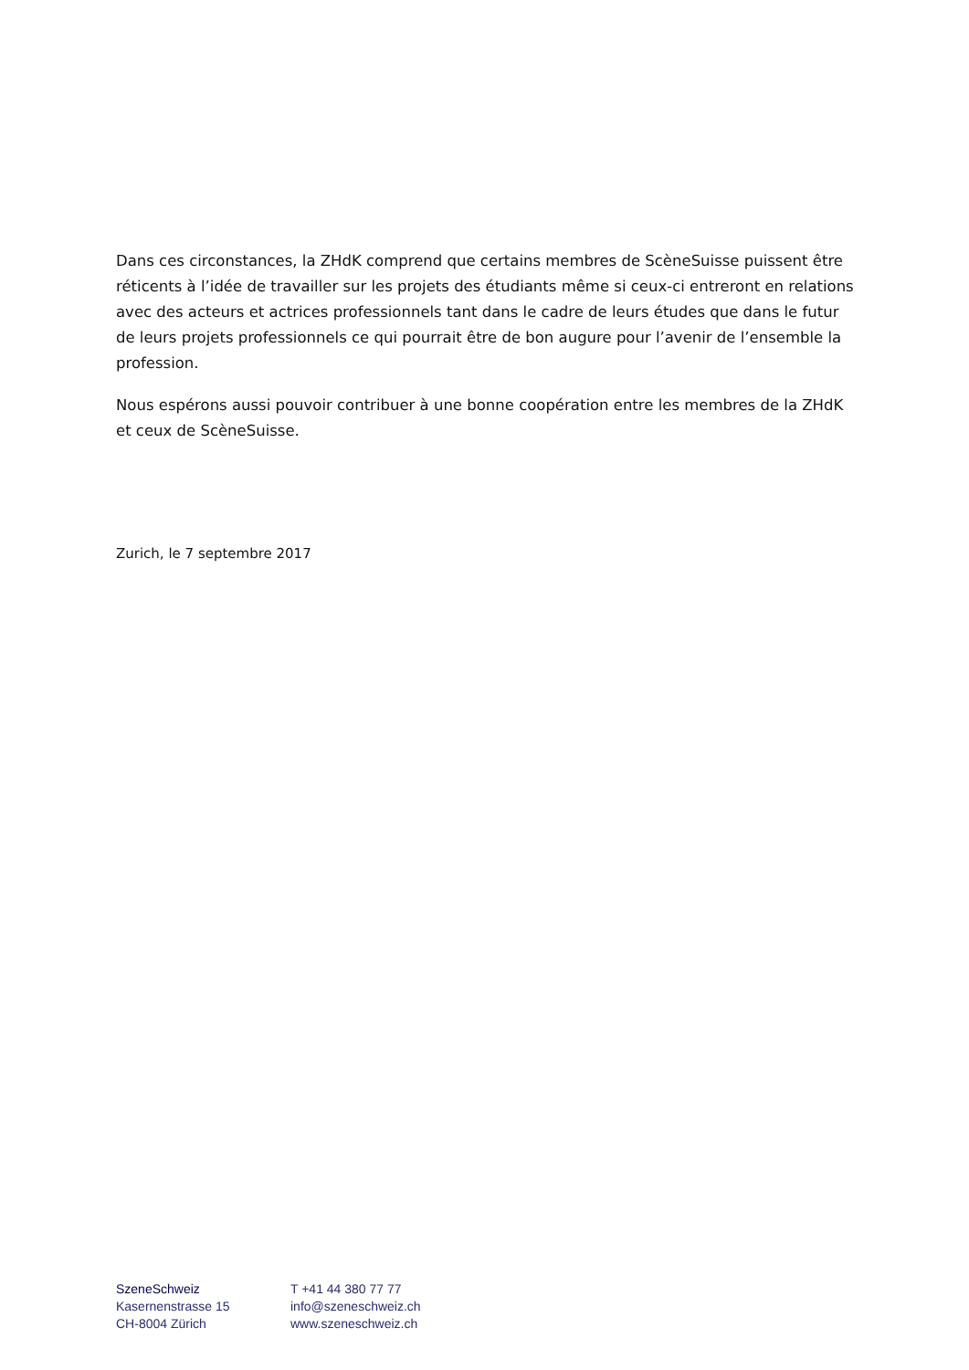Dans ces circonstances, la ZHdK comprend que certains membres de ScèneSuisse puissent être réticents à l’idée de travailler sur les projets des étudiants même si ceux-ci entreront en relations avec des acteurs et actrices professionnels tant dans le cadre de leurs études que dans le futur de leurs projets professionnels ce qui pourrait être de bon augure pour l’avenir de l’ensemble la profession.
Nous espérons aussi pouvoir contribuer à une bonne coopération entre les membres de la ZHdK et ceux de ScèneSuisse.
Zurich, le 7 septembre 2017
SzeneSchweiz
Kasernenstrasse 15
CH-8004 Zürich
T +41 44 380 77 77
info@szeneschweiz.ch
www.szeneschweiz.ch